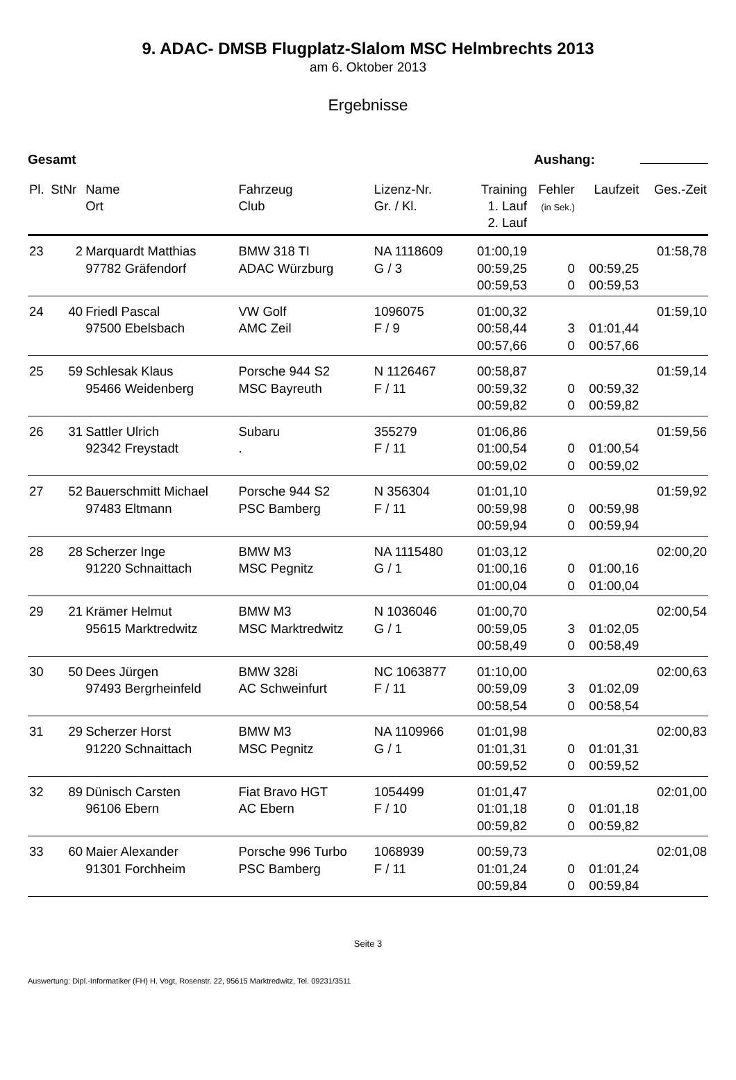9. ADAC- DMSB Flugplatz-Slalom MSC Helmbrechts 2013
am 6. Oktober 2013
Ergebnisse
Gesamt Aushang:
| Pl. | StNr | Name Ort | Fahrzeug Club | Lizenz-Nr. Gr. / Kl. | Training 1. Lauf 2. Lauf | Fehler (in Sek.) | Laufzeit | Ges.-Zeit |
| --- | --- | --- | --- | --- | --- | --- | --- | --- |
| 23 | 2 | Marquardt Matthias 97782 Gräfendorf | BMW 318 TI ADAC Würzburg | NA 1118609 G / 3 | 01:00,19 00:59,25 00:59,53 | 0 0 | 00:59,25 00:59,53 | 01:58,78 |
| 24 | 40 | Friedl Pascal 97500 Ebelsbach | VW Golf AMC Zeil | 1096075 F / 9 | 01:00,32 00:58,44 00:57,66 | 3 0 | 01:01,44 00:57,66 | 01:59,10 |
| 25 | 59 | Schlesak Klaus 95466 Weidenberg | Porsche 944 S2 MSC Bayreuth | N 1126467 F / 11 | 00:58,87 00:59,32 00:59,82 | 0 0 | 00:59,32 00:59,82 | 01:59,14 |
| 26 | 31 | Sattler Ulrich 92342 Freystadt | Subaru . | 355279 F / 11 | 01:06,86 01:00,54 00:59,02 | 0 0 | 01:00,54 00:59,02 | 01:59,56 |
| 27 | 52 | Bauerschmitt Michael 97483 Eltmann | Porsche 944 S2 PSC Bamberg | N 356304 F / 11 | 01:01,10 00:59,98 00:59,94 | 0 0 | 00:59,98 00:59,94 | 01:59,92 |
| 28 | 28 | Scherzer Inge 91220 Schnaittach | BMW M3 MSC Pegnitz | NA 1115480 G / 1 | 01:03,12 01:00,16 01:00,04 | 0 0 | 01:00,16 01:00,04 | 02:00,20 |
| 29 | 21 | Krämer Helmut 95615 Marktredwitz | BMW M3 MSC Marktredwitz | N 1036046 G / 1 | 01:00,70 00:59,05 00:58,49 | 3 0 | 01:02,05 00:58,49 | 02:00,54 |
| 30 | 50 | Dees Jürgen 97493 Bergrheinfeld | BMW 328i AC Schweinfurt | NC 1063877 F / 11 | 01:10,00 00:59,09 00:58,54 | 3 0 | 01:02,09 00:58,54 | 02:00,63 |
| 31 | 29 | Scherzer Horst 91220 Schnaittach | BMW M3 MSC Pegnitz | NA 1109966 G / 1 | 01:01,98 01:01,31 00:59,52 | 0 0 | 01:01,31 00:59,52 | 02:00,83 |
| 32 | 89 | Dünisch Carsten 96106 Ebern | Fiat Bravo HGT AC Ebern | 1054499 F / 10 | 01:01,47 01:01,18 00:59,82 | 0 0 | 01:01,18 00:59,82 | 02:01,00 |
| 33 | 60 | Maier Alexander 91301 Forchheim | Porsche 996 Turbo PSC Bamberg | 1068939 F / 11 | 00:59,73 01:01,24 00:59,84 | 0 0 | 01:01,24 00:59,84 | 02:01,08 |
Seite 3
Auswertung: Dipl.-Informatiker (FH) H. Vogt, Rosenstr. 22, 95615 Marktredwitz, Tel. 09231/3511